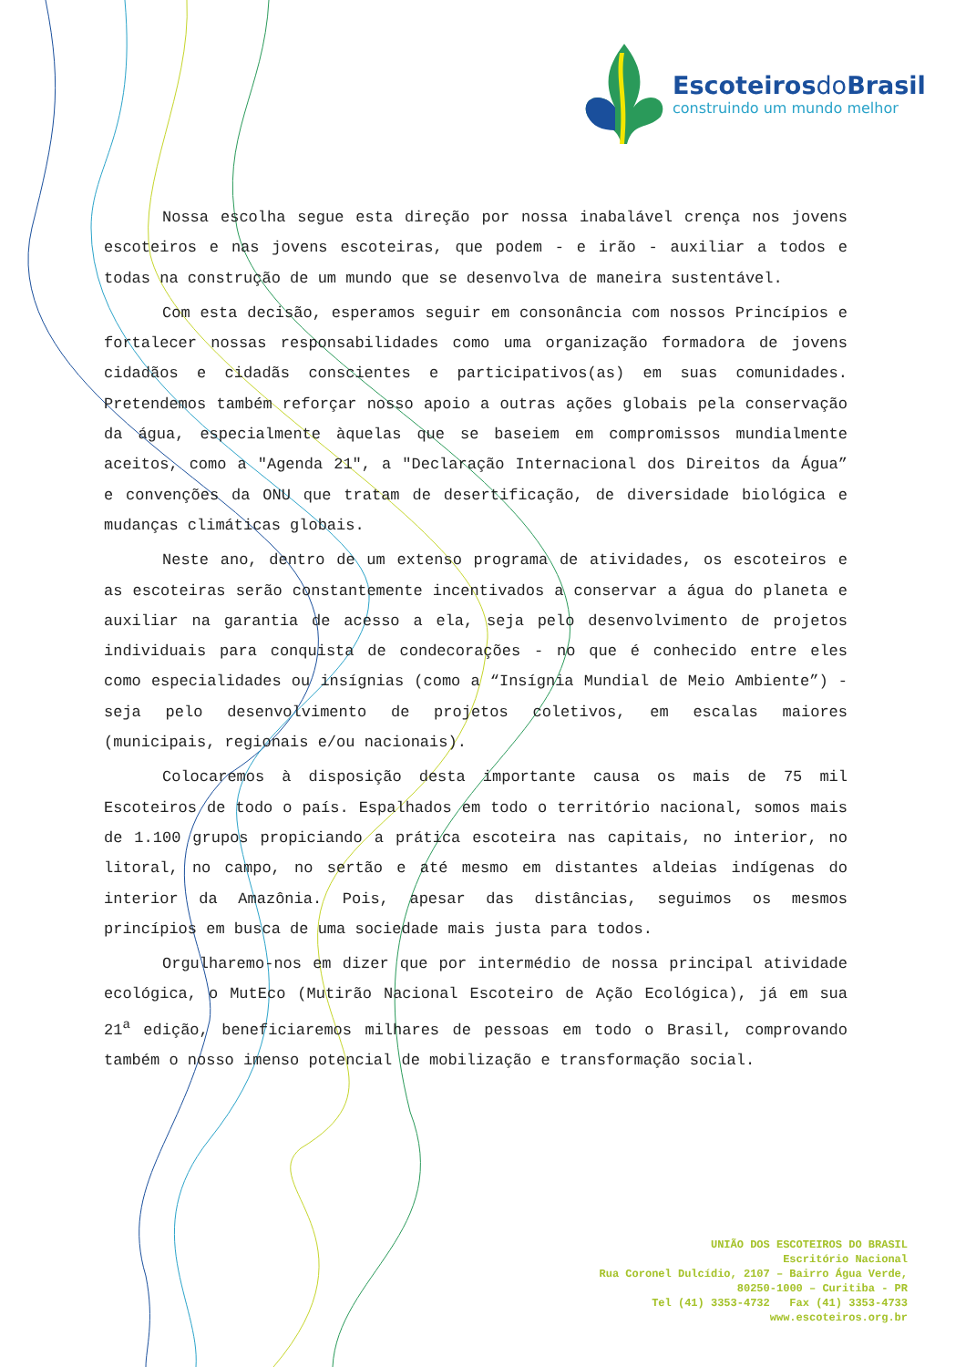Escoteirosdo Brasil
construindo um mundo melhor
Nossa escolha segue esta direção por nossa inabalável crença nos jovens escoteiros e nas jovens escoteiras, que podem - e irão - auxiliar a todos e todas na construção de um mundo que se desenvolva de maneira sustentável.
Com esta decisão, esperamos seguir em consonância com nossos Princípios e fortalecer nossas responsabilidades como uma organização formadora de jovens cidadãos e cidadãs conscientes e participativos(as) em suas comunidades. Pretendemos também reforçar nosso apoio a outras ações globais pela conservação da água, especialmente àquelas que se baseiem em compromissos mundialmente aceitos, como a "Agenda 21", a "Declaração Internacional dos Direitos da Água” e convenções da ONU que tratam de desertificação, de diversidade biológica e mudanças climáticas globais.
Neste ano, dentro de um extenso programa de atividades, os escoteiros e as escoteiras serão constantemente incentivados a conservar a água do planeta e auxiliar na garantia de acesso a ela, seja pelo desenvolvimento de projetos individuais para conquista de condecorações - no que é conhecido entre eles como especialidades ou insígnias (como a “Insígnia Mundial de Meio Ambiente”) - seja pelo desenvolvimento de projetos coletivos, em escalas maiores (municipais, regionais e/ou nacionais).
Colocaremos à disposição desta importante causa os mais de 75 mil Escoteiros de todo o país. Espalhados em todo o território nacional, somos mais de 1.100 grupos propiciando a prática escoteira nas capitais, no interior, no litoral, no campo, no sertão e até mesmo em distantes aldeias indígenas do interior da Amazônia. Pois, apesar das distâncias, seguimos os mesmos princípios em busca de uma sociedade mais justa para todos.
Orgulharemo-nos em dizer que por intermédio de nossa principal atividade ecológica, o MutEco (Mutirão Nacional Escoteiro de Ação Ecológica), já em sua 21<sup>a</sup> edição, beneficiaremos milhares de pessoas em todo o Brasil, comprovando também o nosso imenso potencial de mobilização e transformação social.
UNIÃO DOS ESCOTEIROS DO BRASIL
Escritório Nacional
Rua Coronel Dulcídio, 2107 – Bairro Água Verde,
80250-1000 – Curitiba - PR
Tel (41) 3353-4732 Fax (41) 3353-4733
www.escoteiros.org.br